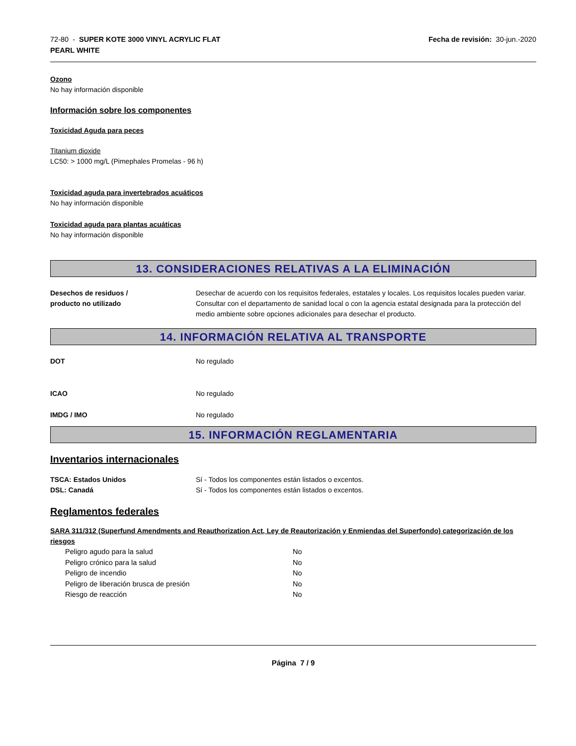72-80 - SUPER KOTE 3000 VINYL ACRYLIC FLAT
PEARL WHITE
Fecha de revisión: 30-jun.-2020
Ozono
No hay información disponible
Información sobre los componentes
Toxicidad Aguda para peces
Titanium dioxide
LC50: > 1000 mg/L (Pimephales Promelas - 96 h)
Toxicidad aguda para invertebrados acuáticos
No hay información disponible
Toxicidad aguda para plantas acuáticas
No hay información disponible
13. CONSIDERACIONES RELATIVAS A LA ELIMINACIÓN
Desechos de residuos /
producto no utilizado
Desechar de acuerdo con los requisitos federales, estatales y locales. Los requisitos locales pueden variar. Consultar con el departamento de sanidad local o con la agencia estatal designada para la protección del medio ambiente sobre opciones adicionales para desechar el producto.
14. INFORMACIÓN RELATIVA AL TRANSPORTE
DOT No regulado
ICAO No regulado
IMDG / IMO No regulado
15. INFORMACIÓN REGLAMENTARIA
Inventarios internacionales
TSCA: Estados Unidos Sí - Todos los componentes están listados o excentos.
DSL: Canadá Sí - Todos los componentes están listados o excentos.
Reglamentos federales
SARA 311/312 (Superfund Amendments and Reauthorization Act, Ley de Reautorización y Enmiendas del Superfondo) categorización de los riesgos
| Peligro agudo para la salud | No |
| Peligro crónico para la salud | No |
| Peligro de incendio | No |
| Peligro de liberación brusca de presión | No |
| Riesgo de reacción | No |
Página 7 / 9